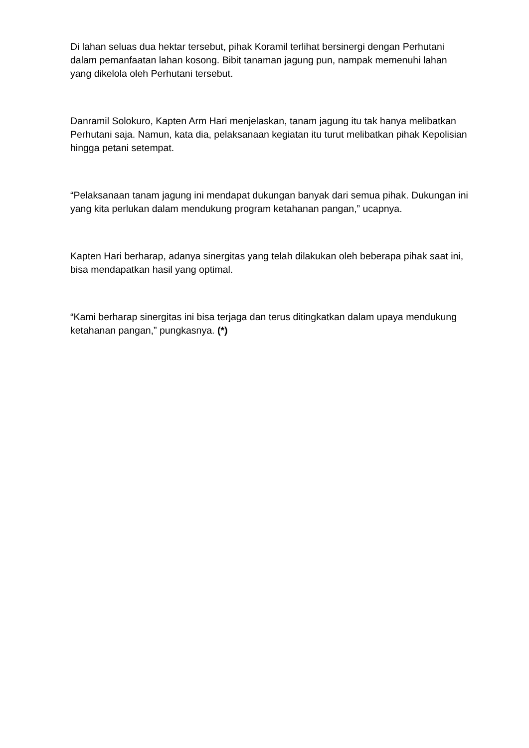Di lahan seluas dua hektar tersebut, pihak Koramil terlihat bersinergi dengan Perhutani dalam pemanfaatan lahan kosong. Bibit tanaman jagung pun, nampak memenuhi lahan yang dikelola oleh Perhutani tersebut.
Danramil Solokuro, Kapten Arm Hari menjelaskan, tanam jagung itu tak hanya melibatkan Perhutani saja. Namun, kata dia, pelaksanaan kegiatan itu turut melibatkan pihak Kepolisian hingga petani setempat.
“Pelaksanaan tanam jagung ini mendapat dukungan banyak dari semua pihak. Dukungan ini yang kita perlukan dalam mendukung program ketahanan pangan,” ucapnya.
Kapten Hari berharap, adanya sinergitas yang telah dilakukan oleh beberapa pihak saat ini, bisa mendapatkan hasil yang optimal.
“Kami berharap sinergitas ini bisa terjaga dan terus ditingkatkan dalam upaya mendukung ketahanan pangan,” pungkasnya. (*)